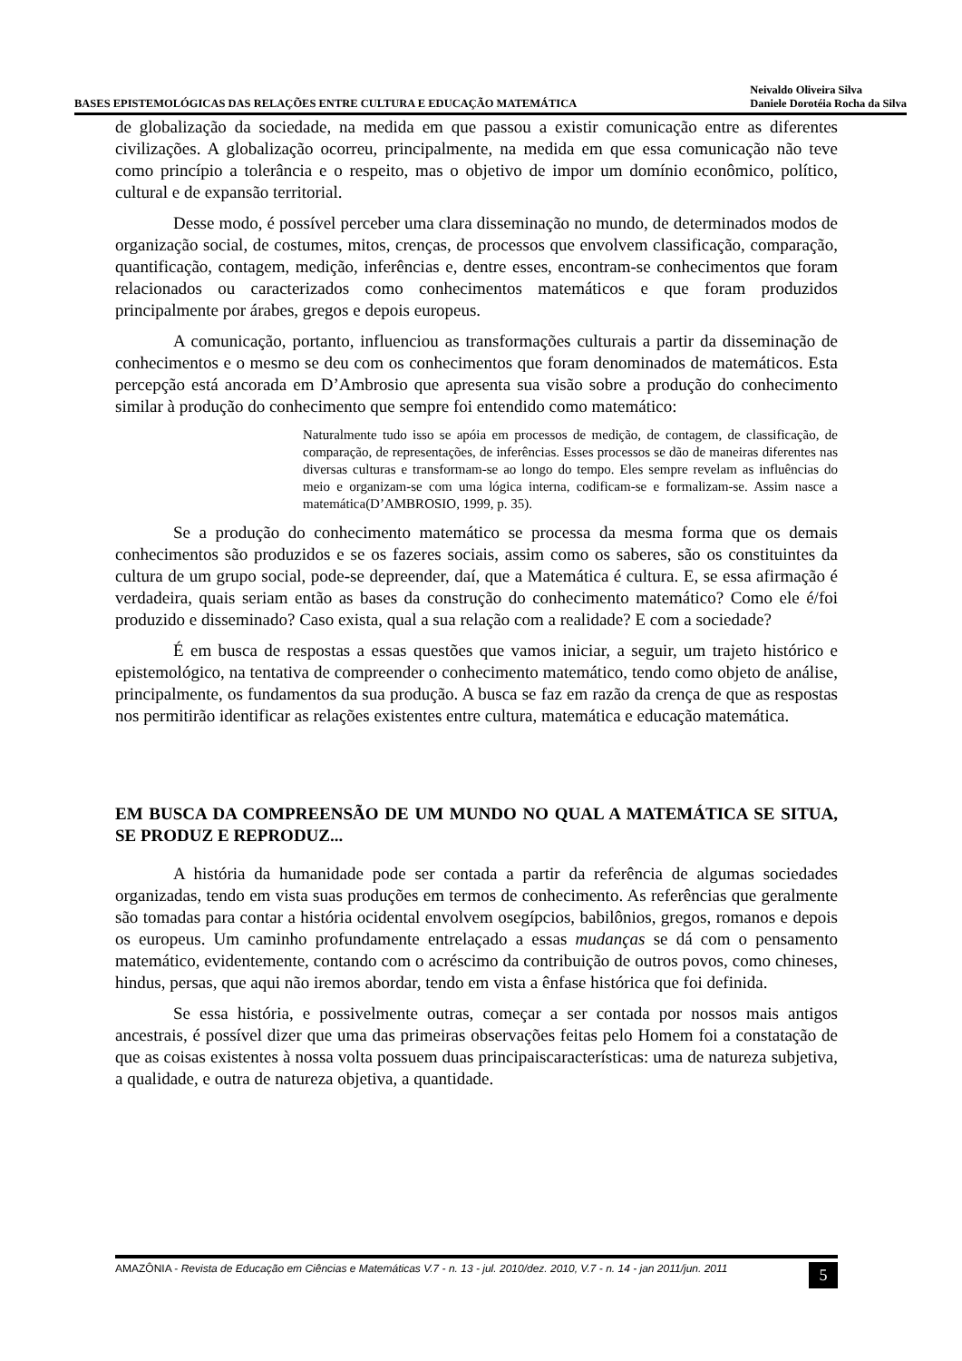BASES EPISTEMOLÓGICAS DAS RELAÇÕES ENTRE CULTURA E EDUCAÇÃO MATEMÁTICA Neivaldo Oliveira Silva
Daniele Dorotéia Rocha da Silva
de globalização da sociedade, na medida em que passou a existir comunicação entre as diferentes civilizações. A globalização ocorreu, principalmente, na medida em que essa comunicação não teve como princípio a tolerância e o respeito, mas o objetivo de impor um domínio econômico, político, cultural e de expansão territorial.
Desse modo, é possível perceber uma clara disseminação no mundo, de determinados modos de organização social, de costumes, mitos, crenças, de processos que envolvem classificação, comparação, quantificação, contagem, medição, inferências e, dentre esses, encontram-se conhecimentos que foram relacionados ou caracterizados como conhecimentos matemáticos e que foram produzidos principalmente por árabes, gregos e depois europeus.
A comunicação, portanto, influenciou as transformações culturais a partir da disseminação de conhecimentos e o mesmo se deu com os conhecimentos que foram denominados de matemáticos. Esta percepção está ancorada em D’Ambrosio que apresenta sua visão sobre a produção do conhecimento similar à produção do conhecimento que sempre foi entendido como matemático:
Naturalmente tudo isso se apóia em processos de medição, de contagem, de classificação, de comparação, de representações, de inferências. Esses processos se dão de maneiras diferentes nas diversas culturas e transformam-se ao longo do tempo. Eles sempre revelam as influências do meio e organizam-se com uma lógica interna, codificam-se e formalizam-se. Assim nasce a matemática(D’AMBROSIO, 1999, p. 35).
Se a produção do conhecimento matemático se processa da mesma forma que os demais conhecimentos são produzidos e se os fazeres sociais, assim como os saberes, são os constituintes da cultura de um grupo social, pode-se depreender, daí, que a Matemática é cultura. E, se essa afirmação é verdadeira, quais seriam então as bases da construção do conhecimento matemático? Como ele é/foi produzido e disseminado? Caso exista, qual a sua relação com a realidade? E com a sociedade?
É em busca de respostas a essas questões que vamos iniciar, a seguir, um trajeto histórico e epistemológico, na tentativa de compreender o conhecimento matemático, tendo como objeto de análise, principalmente, os fundamentos da sua produção. A busca se faz em razão da crença de que as respostas nos permitirão identificar as relações existentes entre cultura, matemática e educação matemática.
EM BUSCA DA COMPREENSÃO DE UM MUNDO NO QUAL A MATEMÁTICA SE SITUA, SE PRODUZ E REPRODUZ...
A história da humanidade pode ser contada a partir da referência de algumas sociedades organizadas, tendo em vista suas produções em termos de conhecimento. As referências que geralmente são tomadas para contar a história ocidental envolvem osegípcios, babilônios, gregos, romanos e depois os europeus. Um caminho profundamente entrelaçado a essas mudanças se dá com o pensamento matemático, evidentemente, contando com o acréscimo da contribuição de outros povos, como chineses, hindus, persas, que aqui não iremos abordar, tendo em vista a ênfase histórica que foi definida.
Se essa história, e possivelmente outras, começar a ser contada por nossos mais antigos ancestrais, é possível dizer que uma das primeiras observações feitas pelo Homem foi a constatação de que as coisas existentes à nossa volta possuem duas principaiscaracterísticas: uma de natureza subjetiva, a qualidade, e outra de natureza objetiva, a quantidade.
AMAZÔNIA - Revista de Educação em Ciências e Matemáticas V.7 - n. 13 - jul. 2010/dez. 2010, V.7 - n. 14 - jan 2011/jun. 2011 5